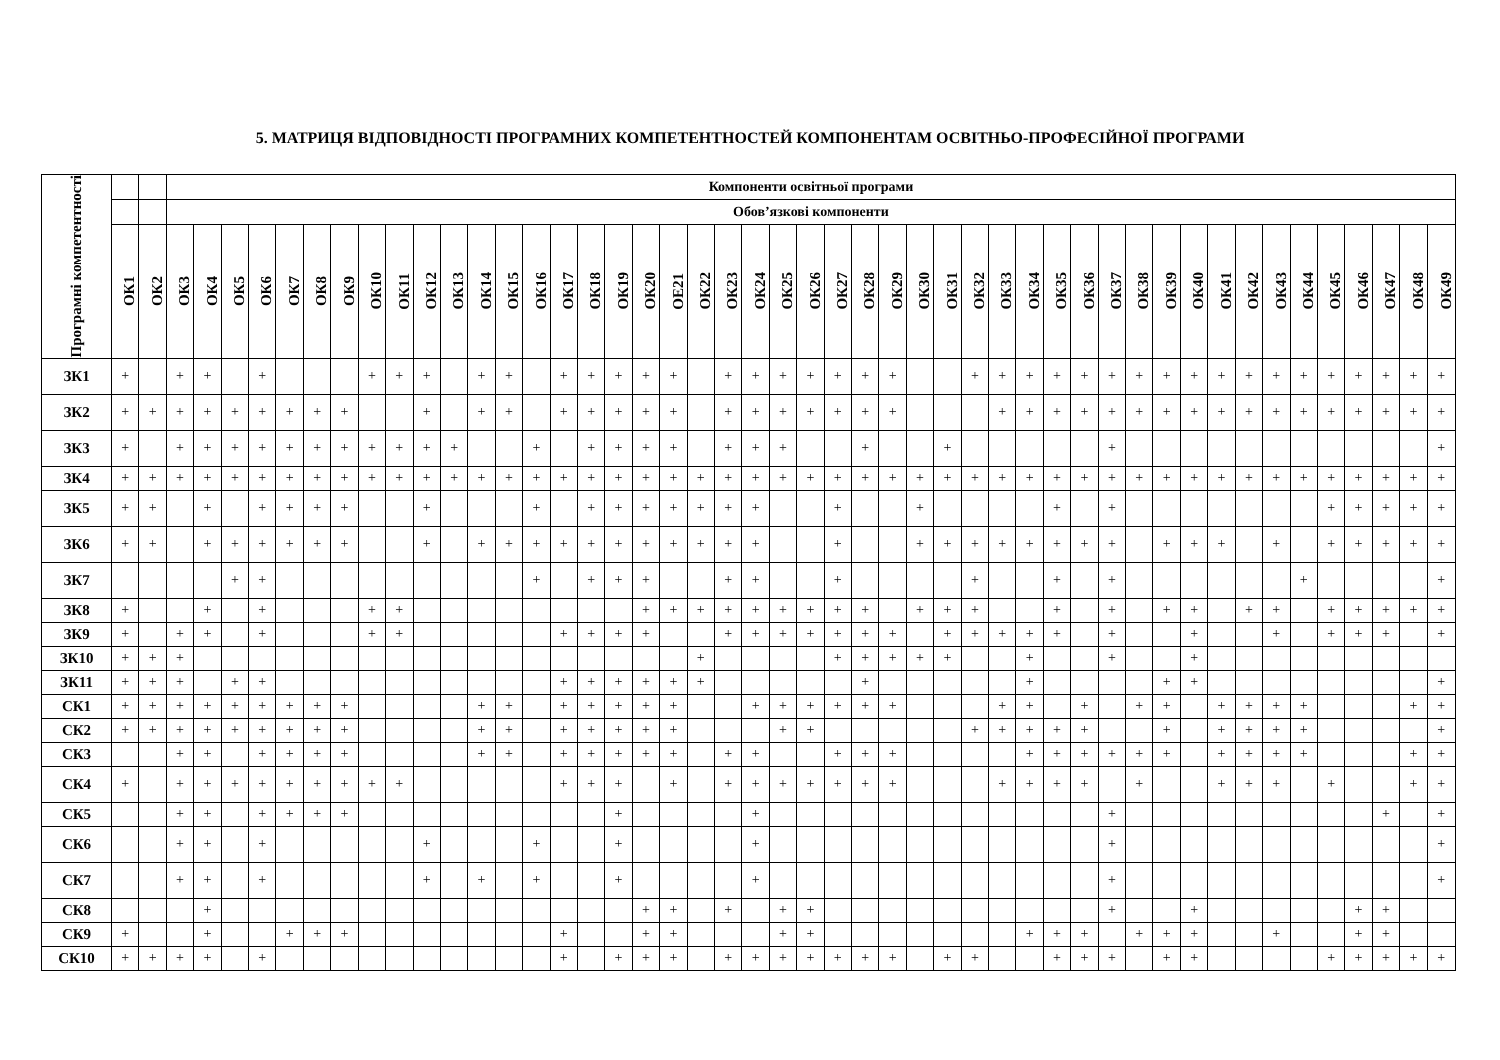5. МАТРИЦЯ ВІДПОВІДНОСТІ ПРОГРАМНИХ КОМПЕТЕНТНОСТЕЙ КОМПОНЕНТАМ ОСВІТНЬО-ПРОФЕСІЙНОЇ ПРОГРАМИ
| Програмні компетентності | | | Компоненти освітньої програми | | | | | | | | | | | | | | | | | | | | | | | | | | | | | | | | | | | | | | | | | | | | | | |
| --- | --- | --- | --- | --- | --- | --- | --- | --- | --- | --- | --- | --- | --- | --- | --- | --- | --- | --- | --- | --- | --- | --- | --- | --- | --- | --- | --- | --- | --- | --- | --- | --- | --- | --- | --- | --- | --- | --- | --- | --- | --- | --- | --- | --- | --- | --- | --- | --- | --- |
| | | | Обов’язкові компоненти | | | | | | | | | | | | | | | | | | | | | | | | | | | | | | | | | | | | | | | | | | | | | | |
| | ОК1 | ОК2 | ОК3 | ОК4 | ОК5 | ОК6 | ОК7 | ОК8 | ОК9 | ОК10 | ОК11 | ОК12 | ОК13 | ОК14 | ОК15 | ОК16 | ОК17 | ОК18 | ОК19 | ОК20 | ОЕ21 | ОК22 | ОК23 | ОК24 | ОК25 | ОК26 | ОК27 | ОК28 | ОК29 | ОК30 | ОК31 | ОК32 | ОК33 | ОК34 | ОК35 | ОК36 | ОК37 | ОК38 | ОК39 | ОК40 | ОК41 | ОК42 | ОК43 | ОК44 | ОК45 | ОК46 | ОК47 | ОК48 | ОК49 |
| ЗК1 | + | | + | + | | + | | | | + | + | + | | + | + | | + | + | + | + | + | | + | + | + | + | + | + | + | | | + | + | + | + | + | + | + | + | + | + | + | + | + | + | + | + | + | + |
| ЗК2 | + | + | + | + | + | + | + | + | + | | | + | | + | + | | + | + | + | + | + | | + | + | + | + | + | + | + | | | | + | + | + | + | + | + | + | + | + | + | + | + | + | + | + | + | + |
| ЗК3 | + | | + | + | + | + | + | + | + | + | + | + | + | | | + | | + | + | + | + | | + | + | + | | | + | | | + | | | | | | + | | | | | | | | | | | | + |
| ЗК4 | + | + | + | + | + | + | + | + | + | + | + | + | + | + | + | + | + | + | + | + | + | + | + | + | + | + | + | + | + | + | + | + | + | + | + | + | + | + | + | + | + | + | + | + | + | + | + | + | + |
| ЗК5 | + | + | | + | | + | + | + | + | | | + | | | | + | | + | + | + | + | + | + | + | | | + | | | + | | | | | + | | + | | | | | | | | + | + | + | + | + |
| ЗК6 | + | + | | + | + | + | + | + | + | | | + | | + | + | + | + | + | + | + | + | + | + | + | | | + | | | + | + | + | + | + | + | + | + | | + | + | + | | + | | + | + | + | + | + |
| ЗК7 | | | | | + | + | | | | | | | | | | + | | + | + | + | | | + | + | | | + | | | | | + | | | + | | + | | | | | | | + | | | | | + |
| ЗК8 | + | | | + | | + | | | | + | + | | | | | | | | | + | + | + | + | + | + | + | + | + | | + | + | + | | | + | | + | | + | + | | + | + | | + | + | + | + | + |
| ЗК9 | + | | + | + | | + | | | | + | + | | | | | | + | + | + | + | | | + | + | + | + | + | + | + | | + | + | + | + | + | | + | | | + | | | + | | + | + | + | | + |
| ЗК10 | + | + | + | | | | | | | | | | | | | | | | | | | + | | | | | + | + | + | + | + | | | + | | | + | | | + | | | | | | | | | |
| ЗК11 | + | + | + | | + | + | | | | | | | | | | | + | + | + | + | + | + | | | | | | + | | | | | | + | | | | | + | + | | | | | | | | | + |
| СК1 | + | + | + | + | + | + | + | + | + | | | | | + | + | | + | + | + | + | + | | | + | + | + | + | + | + | | | | + | + | | + | | + | + | | + | + | + | + | | | | + | + |
| СК2 | + | + | + | + | + | + | + | + | + | | | | | + | + | | + | + | + | + | + | | | | + | + | | | | | | + | + | + | + | + | | | + | | + | + | + | + | | | | | + |
| СК3 | | | + | + | | + | + | + | + | | | | | + | + | | + | + | + | + | + | | + | + | | | + | + | + | | | | | + | + | + | + | + | + | | + | + | + | + | | | | + | + |
| СК4 | + | | + | + | + | + | + | + | + | + | + | | | | | | + | + | + | | + | | + | + | + | + | + | + | + | | | | + | + | + | + | | + | | | + | + | + | | + | | | + | + |
| СК5 | | | + | + | | + | + | + | + | | | | | | | | | | + | | | | | + | | | | | | | | | | | | | + | | | | | | | | | | + | | + |
| СК6 | | | + | + | | + | | | | | | + | | | | + | | | + | | | | | + | | | | | | | | | | | | | + | | | | | | | | | | | | + |
| СК7 | | | + | + | | + | | | | | | + | | + | | + | | | + | | | | | + | | | | | | | | | | | | | + | | | | | | | | | | | | + |
| СК8 | | | | + | | | | | | | | | | | | | | | | + | + | | + | | + | + | | | | | | | | | | | + | | | + | | | | | | + | + | | |
| СК9 | + | | | + | | | + | + | + | | | | | | | | + | | | + | + | | | | + | + | | | | | | | | + | + | + | | + | + | + | | | + | | | + | + | | |
| СК10 | + | + | + | + | | + | | | | | | | | | | | + | | + | + | + | | + | + | + | + | + | + | + | | + | + | | | + | + | + | | + | + | | | | | + | + | + | + | + |